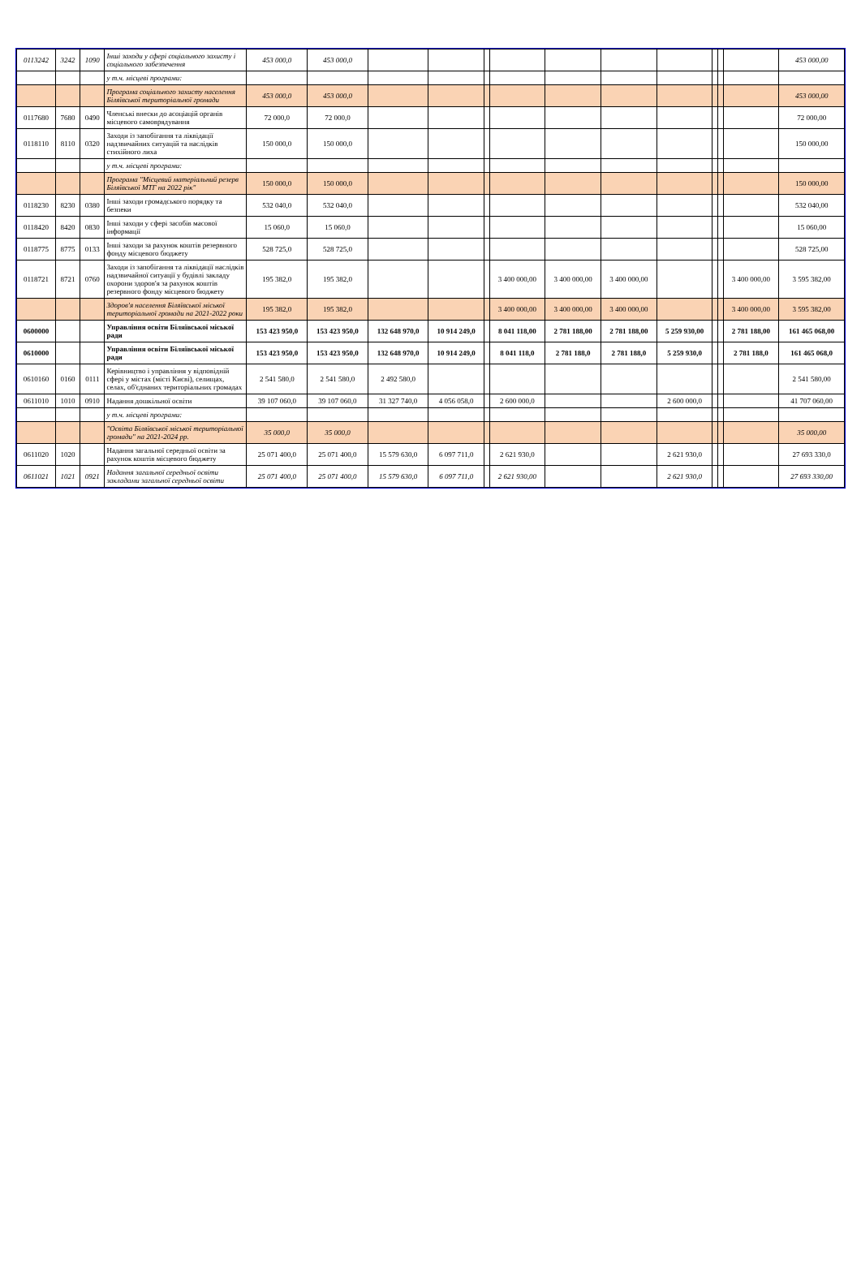| 0113242 | 3242 | 1090 | Інші заходи у сфері соціального захисту і соціального забезпечення | 453 000,0 | 453 000,0 | | | | | | | | | | | 453 000,00 |
| | | | у т.ч. місцеві програми: | | | | | | | | | | | | | |
| | | | Програма соціального захисту населення Біляївської територіальної громади | 453 000,0 | 453 000,0 | | | | | | | | | | | 453 000,00 |
| 0117680 | 7680 | 0490 | Членські внески до асоціацій органів місцевого самоврядування | 72 000,0 | 72 000,0 | | | | | | | | | | | 72 000,00 |
| 0118110 | 8110 | 0320 | Заходи із запобігання та ліквідації надзвичайних ситуацій та наслідків стихійного лиха | 150 000,0 | 150 000,0 | | | | | | | | | | | 150 000,00 |
| | | | у т.ч. місцеві програми: | | | | | | | | | | | | | |
| | | | Програма "Місцевий матеріальний резерв Біляївської МТГ на 2022 рік" | 150 000,0 | 150 000,0 | | | | | | | | | | | 150 000,00 |
| 0118230 | 8230 | 0380 | Інші заходи громадського порядку та безпеки | 532 040,0 | 532 040,0 | | | | | | | | | | | 532 040,00 |
| 0118420 | 8420 | 0830 | Інші заходи у сфері засобів масової інформації | 15 060,0 | 15 060,0 | | | | | | | | | | | 15 060,00 |
| 0118775 | 8775 | 0133 | Інші заходи за рахунок коштів резервного фонду місцевого бюджету | 528 725,0 | 528 725,0 | | | | | | | | | | | 528 725,00 |
| 0118721 | 8721 | 0760 | Заходи із запобігання та ліквідації наслідків надзвичайної ситуації у будівлі закладу охорони здоров'я за рахунок коштів резервного фонду місцевого бюджету | 195 382,0 | 195 382,0 | | | | 3 400 000,00 | 3 400 000,00 | 3 400 000,00 | | | | 3 400 000,00 | 3 595 382,00 |
| | | | Здоров'я населення Біляївської міської територіальної громади на 2021-2022 роки | 195 382,0 | 195 382,0 | | | | 3 400 000,00 | 3 400 000,00 | 3 400 000,00 | | | | 3 400 000,00 | 3 595 382,00 |
| 0600000 | | | Управління освіти Біляївської міської ради | 153 423 950,0 | 153 423 950,0 | 132 648 970,0 | 10 914 249,0 | | 8 041 118,00 | 2 781 188,00 | 2 781 188,00 | 5 259 930,00 | | | 2 781 188,00 | 161 465 068,00 |
| 0610000 | | | Управління освіти Біляївської міської ради | 153 423 950,0 | 153 423 950,0 | 132 648 970,0 | 10 914 249,0 | | 8 041 118,0 | 2 781 188,0 | 2 781 188,0 | 5 259 930,0 | | | 2 781 188,0 | 161 465 068,0 |
| 0610160 | 0160 | 0111 | Керівництво і управління у відповідній сфері у містах (місті Києві), селищах, селах, об'єднаних територіальних громадах | 2 541 580,0 | 2 541 580,0 | 2 492 580,0 | | | | | | | | | | 2 541 580,00 |
| 0611010 | 1010 | 0910 | Надання дошкільної освіти | 39 107 060,0 | 39 107 060,0 | 31 327 740,0 | 4 056 058,0 | | 2 600 000,0 | | | 2 600 000,0 | | | | 41 707 060,00 |
| | | | у т.ч. місцеві програми: | | | | | | | | | | | | | |
| | | | "Освіта Біляївської міської територіальної громади" на 2021-2024 рр. | 35 000,0 | 35 000,0 | | | | | | | | | | | 35 000,00 |
| 0611020 | 1020 | | Надання загальної середньої освіти за рахунок коштів місцевого бюджету | 25 071 400,0 | 25 071 400,0 | 15 579 630,0 | 6 097 711,0 | | 2 621 930,0 | | | 2 621 930,0 | | | | 27 693 330,0 |
| 0611021 | 1021 | 0921 | Надання загальної середньої освіти закладами загальної середньої освіти | 25 071 400,0 | 25 071 400,0 | 15 579 630,0 | 6 097 711,0 | | 2 621 930,00 | | | 2 621 930,0 | | | | 27 693 330,00 |